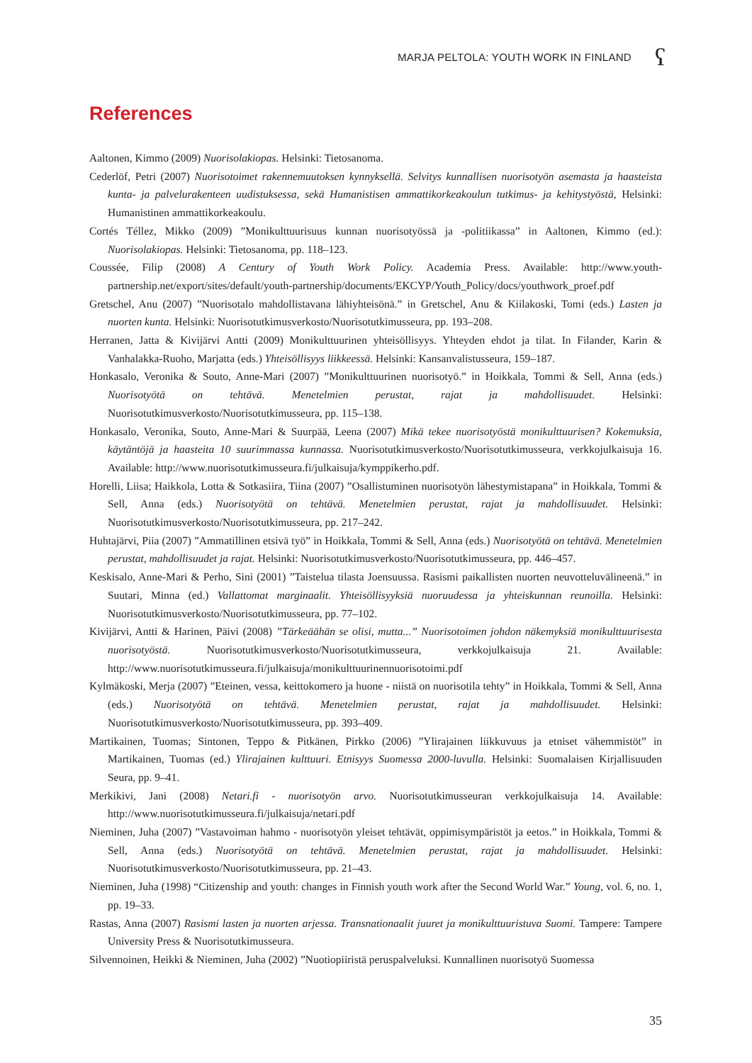MARJA PELTOLA: YOUTH WORK IN FINLAND
ʕ
References
Aaltonen, Kimmo (2009) Nuorisolakiopas. Helsinki: Tietosanoma.
Cederlöf, Petri (2007) Nuorisotoimet rakennemuutoksen kynnyksellä. Selvitys kunnallisen nuorisotyön asemasta ja haasteista kunta- ja palvelurakenteen uudistuksessa, sekä Humanistisen ammattikorkeakoulun tutkimus- ja kehitystyöstä, Helsinki: Humanistinen ammattikorkeakoulu.
Cortés Téllez, Mikko (2009) ”Monikulttuurisuus kunnan nuorisotyössä ja -politiikassa” in Aaltonen, Kimmo (ed.): Nuorisolakiopas. Helsinki: Tietosanoma, pp. 118–123.
Coussée, Filip (2008) A Century of Youth Work Policy. Academia Press. Available: http://www.youth-partnership.net/export/sites/default/youth-partnership/documents/EKCYP/Youth_Policy/docs/youthwork_proef.pdf
Gretschel, Anu (2007) ”Nuorisotalo mahdollistavana lähiyhteisönä.” in Gretschel, Anu & Kiilakoski, Tomi (eds.) Lasten ja nuorten kunta. Helsinki: Nuorisotutkimusverkosto/Nuorisotutkimusseura, pp. 193–208.
Herranen, Jatta & Kivijärvi Antti (2009) Monikulttuurinen yhteisöllisyys. Yhteyden ehdot ja tilat. In Filander, Karin & Vanhalakka-Ruoho, Marjatta (eds.) Yhteisöllisyys liikkeessä. Helsinki: Kansanvalistusseura, 159–187.
Honkasalo, Veronika & Souto, Anne-Mari (2007) ”Monikulttuurinen nuorisotyö.” in Hoikkala, Tommi & Sell, Anna (eds.) Nuorisotyötä on tehtävä. Menetelmien perustat, rajat ja mahdollisuudet. Helsinki: Nuorisotutkimusverkosto/Nuorisotutkimusseura, pp. 115–138.
Honkasalo, Veronika, Souto, Anne-Mari & Suurpää, Leena (2007) Mikä tekee nuorisotyöstä monikulttuurisen? Kokemuksia, käytäntöjä ja haasteita 10 suurimmassa kunnassa. Nuorisotutkimusverkosto/Nuorisotutkimusseura, verkkojulkaisuja 16. Available: http://www.nuorisotutkimusseura.fi/julkaisuja/kymppikerho.pdf.
Horelli, Liisa; Haikkola, Lotta & Sotkasiira, Tiina (2007) ”Osallistuminen nuorisotyön lähestymistapana” in Hoikkala, Tommi & Sell, Anna (eds.) Nuorisotyötä on tehtävä. Menetelmien perustat, rajat ja mahdollisuudet. Helsinki: Nuorisotutkimusverkosto/Nuorisotutkimusseura, pp. 217–242.
Huhtajärvi, Piia (2007) ”Ammatillinen etsivä työ” in Hoikkala, Tommi & Sell, Anna (eds.) Nuorisotyötä on tehtävä. Menetelmien perustat, mahdollisuudet ja rajat. Helsinki: Nuorisotutkimusverkosto/Nuorisotutkimusseura, pp. 446–457.
Keskisalo, Anne-Mari & Perho, Sini (2001) ”Taistelua tilasta Joensuussa. Rasismi paikallisten nuorten neuvotteluvälineenä.” in Suutari, Minna (ed.) Vallattomat marginaalit. Yhteisöllisyyksiä nuoruudessa ja yhteiskunnan reunoilla. Helsinki: Nuorisotutkimusverkosto/Nuorisotutkimusseura, pp. 77–102.
Kivijärvi, Antti & Harinen, Päivi (2008) ”Tärkeäähän se olisi, mutta...” Nuorisotoimen johdon näkemyksiä monikulttuurisesta nuorisotyöstä. Nuorisotutkimusverkosto/Nuorisotutkimusseura, verkkojulkaisuja 21. Available: http://www.nuorisotutkimusseura.fi/julkaisuja/monikulttuurinennuorisotoimi.pdf
Kylmäkoski, Merja (2007) ”Eteinen, vessa, keittokomero ja huone - niistä on nuorisotila tehty” in Hoikkala, Tommi & Sell, Anna (eds.) Nuorisotyötä on tehtävä. Menetelmien perustat, rajat ja mahdollisuudet. Helsinki: Nuorisotutkimusverkosto/Nuorisotutkimusseura, pp. 393–409.
Martikainen, Tuomas; Sintonen, Teppo & Pitkänen, Pirkko (2006) ”Ylirajainen liikkuvuus ja etniset vähemmistöt” in Martikainen, Tuomas (ed.) Ylirajainen kulttuuri. Etnisyys Suomessa 2000-luvulla. Helsinki: Suomalaisen Kirjallisuuden Seura, pp. 9–41.
Merkikivi, Jani (2008) Netari.fi - nuorisotyön arvo. Nuorisotutkimusseuran verkkojulkaisuja 14. Available: http://www.nuorisotutkimusseura.fi/julkaisuja/netari.pdf
Nieminen, Juha (2007) ”Vastavoiman hahmo - nuorisotyön yleiset tehtävät, oppimisympäristöt ja eetos.” in Hoikkala, Tommi & Sell, Anna (eds.) Nuorisotyötä on tehtävä. Menetelmien perustat, rajat ja mahdollisuudet. Helsinki: Nuorisotutkimusverkosto/Nuorisotutkimusseura, pp. 21–43.
Nieminen, Juha (1998) “Citizenship and youth: changes in Finnish youth work after the Second World War.” Young, vol. 6, no. 1, pp. 19–33.
Rastas, Anna (2007) Rasismi lasten ja nuorten arjessa. Transnationaalit juuret ja monikulttuuristuva Suomi. Tampere: Tampere University Press & Nuorisotutkimusseura.
Silvennoinen, Heikki & Nieminen, Juha (2002) ”Nuotiopiiristä peruspalveluksi. Kunnallinen nuorisotyö Suomessa
35